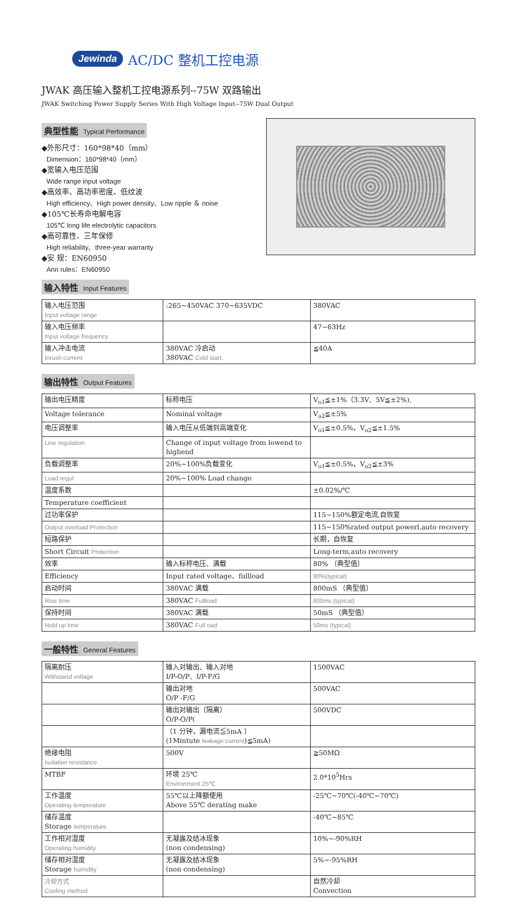Jewinda AC/DC 整机工控电源
JWAK 高压输入整机工控电源系列--75W 双路输出
JWAK Switching Power Supply Series With High Voltage Input--75W Dual Output
典型性能 Typical Performance
◆外形尺寸：160*98*40（mm）
Dimension：160*98*40（mm）
◆宽输入电压范围
Wide range input voltage
◆高效率、高功率密度、低纹波
High efficiency、High power density、Low ripple ＆ noise
◆105℃长寿命电解电容
105℃ long life electrolytic capacitors
◆高可靠性、三年保修
High reliability、three-year warranty
◆安 规：EN60950
Ann rules：EN60950
输入特性 Input Features
| 输入电压范围 Input voltage range | :265~450VAC 370~635VDC | 380VAC |
| 输入电压频率 Input voltage frequency | | 47~63Hz |
| 输入冲击电流 Inrush current | 380VAC 冷启动 380VAC Cold start, | ≦40A |
输出特性 Output Features
| 输出电压精度 | 标称电压 | V<sub>o1</sub>≦±1%（3.3V、5V≦±2%), |
| Voltage tolerance | Nominal voltage | V<sub>o2</sub>≦±5% |
| 电压调整率 | 输入电压从低端到高端变化 | V<sub>o1</sub>≦±0.5%，V<sub>o2</sub>≦±1.5% |
| Line regulation | Change of input voltage from lowend to highend | |
| 负载调整率 | 20%~100%负载变化 | V<sub>o1</sub>≦±0.5%，V<sub>o2</sub>≦±3% |
| Load regul | 20%~100% Load change | |
| 温度系数 | | ±0.02%/℃ |
| Temperature coefficient | | |
| 过功率保护 | | 115~150%额定电流,自恢复 |
| Output overload Protection | | 115~150%rated output powerl,auto recovery |
| 短路保护 | | 长期，自恢复 |
| Short Circuit Protection | | Long-term,auto recovery |
| 效率 | 输入标称电压、满载 | 80% （典型值） |
| Efficiency | Input rated voltage、fullload | 80%(typical) |
| 启动时间 | 380VAC 满载 | 800mS （典型值） |
| Rise time | 380VAC Fullload | 800ms (typical) |
| 保持时间 | 380VAC 满载 | 50mS （典型值） |
| Hold up time | 380VAC Full oad | 50ms (typical) |
一般特性 General Features
| 隔离耐压 Withstand voltage | 输入对输出、输入对地 I/P-O/P、I/P-F/G | 1500VAC |
| | 输出对地 O/P -F/G | 500VAC |
| | 输出对输出（隔离） O/P-O/P( | 500VDC |
| | （1 分钟，漏电流≦5mA ） (1Mintute leakage current )≦5mA) | |
| 绝缘电阻 Isolation resistance | 500V | ≧50MΩ |
| MTBF | 环境 25℃ Environment 25℃ | 2.0*10<sup>5</sup>Hrs |
| 工作温度 Operating temperature | 55℃以上降额使用 Above 55℃ derating make | -25℃~70℃(-40℃~70℃) |
| 储存温度 Storage temperature | | -40℃~85℃ |
| 工作相对湿度 Operating humidity | 无凝露及结冰现象 (non condensing) | 10%~-90%RH |
| 储存相对湿度 Storage humidity | 无凝露及结冰现象 (non condensing) | 5%~-95%RH |
| 冷却方式 Cooling method | | 自然冷却 Convection |